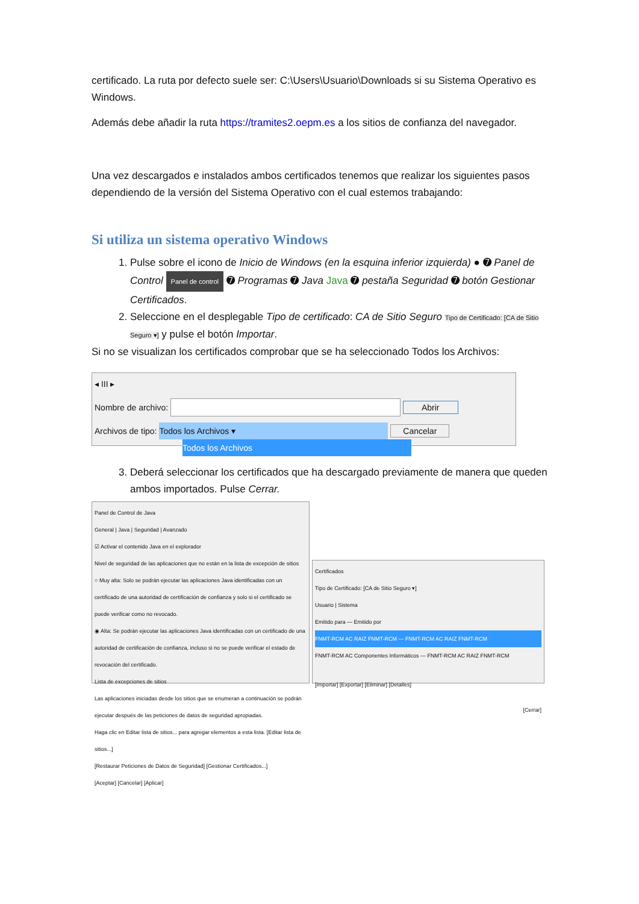certificado. La ruta por defecto suele ser: C:\Users\Usuario\Downloads si su Sistema Operativo es Windows.
Además debe añadir la ruta https://tramites2.oepm.es a los sitios de confianza del navegador.
Una vez descargados e instalados ambos certificados tenemos que realizar los siguientes pasos dependiendo de la versión del Sistema Operativo con el cual estemos trabajando:
Si utiliza un sistema operativo Windows
1. Pulse sobre el icono de Inicio de Windows (en la esquina inferior izquierda) ● ➐ Panel de Control Panel de control ➐ Programas ➐ Java Java ➐ pestaña Seguridad ➐ botón Gestionar Certificados.
2. Seleccione en el desplegable Tipo de certificado: CA de Sitio Seguro Tipo de Certificado: [CA de Sitio Seguro ▾] y pulse el botón Importar.
Si no se visualizan los certificados comprobar que se ha seleccionado Todos los Archivos:
◂ III ▸
Nombre de archivo: Abrir
Archivos de tipo: Todos los Archivos ▾ Cancelar
Todos los Archivos
3. Deberá seleccionar los certificados que ha descargado previamente de manera que queden ambos importados. Pulse Cerrar.
Panel de Control de Java
General | Java | Seguridad | Avanzado
☑ Activar el contenido Java en el explorador
Nivel de seguridad de las aplicaciones que no están en la lista de excepción de sitios
○ Muy alta: Solo se podrán ejecutar las aplicaciones Java identificadas con un certificado de una autoridad de certificación de confianza y solo si el certificado se puede verificar como no revocado.
◉ Alta: Se podrán ejecutar las aplicaciones Java identificadas con un certificado de una autoridad de certificación de confianza, incluso si no se puede verificar el estado de revocación del certificado.
Lista de excepciones de sitios
Las aplicaciones iniciadas desde los sitios que se enumeran a continuación se podrán ejecutar después de las peticiones de datos de seguridad apropiadas.
Haga clic en Editar lista de sitios... para agregar elementos a esta lista. [Editar lista de sitios...]
[Restaurar Peticiones de Datos de Seguridad] [Gestionar Certificados...]
[Aceptar] [Cancelar] [Aplicar]
Certificados
Tipo de Certificado: [CA de Sitio Seguro ▾]
Usuario | Sistema
Emitido para — Emitido por
FNMT-RCM AC RAIZ FNMT-RCM — FNMT-RCM AC RAIZ FNMT-RCM
FNMT-RCM AC Componentes Informáticos — FNMT-RCM AC RAIZ FNMT-RCM
[Importar] [Exportar] [Eliminar] [Detalles]
[Cerrar]